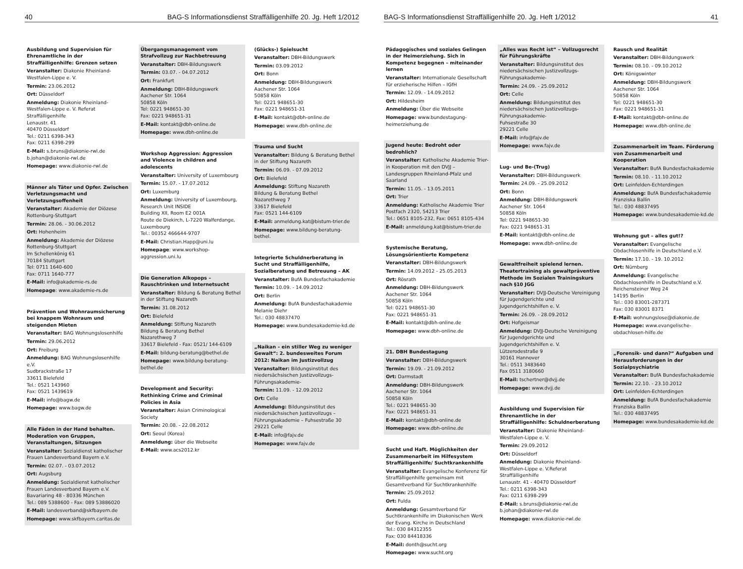40 BAG-S Informationsdienst Straffälligenhilfe 20. Jg. Heft 1/2012
Ausbildung und Supervision für Ehrenamtliche in der Straffälligenhilfe: Grenzen setzen
Veranstalter: Diakonie Rheinland-Westfalen-Lippe e. V.
Termin: 23.06.2012
Ort: Düsseldorf
Anmeldung: Diakonie Rheinland-Westfalen-Lippe e. V. Referat Straffälligenhilfe
Lenaustr. 41
40470 Düsseldorf
Tel.: 0211 6398-343
Fax: 0211 6398-299
E-Mail: s.bruns@diakonie-rwl.de
b.johan@diakonie-rwl.de
Homepage: www.diakonie-rwl.de
Männer als Täter und Opfer. Zwischen Verletzungsmacht und Verletzungsoffenheit
Veranstalter: Akademie der Diözese Rottenburg-Stuttgart
Termin: 28.06. - 30.06.2012
Ort: Hohenheim
Anmeldung: Akademie der Diözese Rottenburg-Stuttgart
Im Schellenkönig 61
70184 Stuttgart
Tel: 0711 1640-600
Fax: 0711 1640-777
E-Mail: info@akademie-rs.de
Homepage: www.akademie-rs.de
Prävention und Wohnraumsicherung bei knappem Wohnraum und steigenden Mieten
Veranstalter: BAG Wohnungslosenhilfe
Termin: 29.06.2012
Ort: Freiburg
Anmeldung: BAG Wohnungslosenhilfe e.V.
Sudbrackstraße 17
33611 Bielefeld
Tel.: 0521 143960
Fax: 0521 1439619
E-Mail: info@bagw.de
Homepage: www.bagw.de
Alle Fäden in der Hand behalten. Moderation von Gruppen, Veranstaltungen, Sitzungen
Veranstalter: Sozialdienst katholischer Frauen Landesverband Bayern e.V.
Termin: 02.07. - 03.07.2012
Ort: Augsburg
Anmeldung: Sozialdienst katholischer Frauen Landesverband Bayern e.V.
Bavariaring 48 - 80336 München
Tel.: 089 5388600 - Fax: 089 53886020
E-Mail: landesverband@skfbayern.de
Homepage: www.skfbayern.caritas.de
Übergangsmanagement vom Strafvollzug zur Nachbetreuung
Veranstalter: DBH-Bildungswerk
Termin: 03.07. - 04.07.2012
Ort: Frankfurt
Anmeldung: DBH-Bildungswerk
Aachener Str. 1064
50858 Köln
Tel: 0221 948651-30
Fax: 0221 948651-31
E-Mail: kontakt@dbh-online.de
Homepage: www.dbh-online.de
Workshop Aggression: Aggression and Violence in children and adolescents
Veranstalter: University of Luxembourg
Termin: 15.07. - 17.07.2012
Ort: Luxemburg
Anmeldung: University of Luxembourg, Research Unit INSIDE
Building XII, Room E2 001A
Route de Diekirch, L-7220 Walferdange, Luxembourg
Tel.: 00352 466644-9707
E-Mail: Christian.Happ@uni.lu
Homepage: www.workshop-aggression.uni.lu
Die Generation Alkopops – Rauschtrinken und Internetsucht
Veranstalter: Bildung & Beratung Bethel in der Stiftung Nazareth
Termin: 31.08.2012
Ort: Bielefeld
Anmeldung: Stiftung Nazareth
Bildung & Beratung Bethel
Nazarethweg 7
33617 Bielefeld - Fax: 0521/ 144-6109
E-Mail: bildung-beratung@bethel.de
Homepage: www.bildung-beratung-bethel.de
Development and Security: Rethinking Crime and Criminal Policies in Asia
Veranstalter: Asian Criminological Society
Termin: 20.08. - 22.08.2012
Ort: Seoul (Korea)
Anmeldung: über die Webseite
E-Mail: www.acs2012.kr
(Glücks-) Spielsucht
Veranstalter: DBH-Bildungswerk
Termin: 03.09.2012
Ort: Bonn
Anmeldung: DBH-Bildungswerk
Aachener Str. 1064
50858 Köln
Tel: 0221 948651-30
Fax: 0221 948651-31
E-Mail: kontakt@dbh-online.de
Homepage: www.dbh-online.de
Trauma und Sucht
Veranstalter: Bildung & Beratung Bethel in der Stiftung Nazareth
Termin: 06.09. - 07.09.2012
Ort: Bielefeld
Anmeldung: Stiftung Nazareth
Bildung & Beratung Bethel
Nazarethweg 7
33617 Bielefeld
Fax: 0521 144-6109
E-Mail: anmeldung.kat@bistum-trier.de
Homepage: www.bildung-beratung-bethel.
Integrierte Schuldnerberatung in Sucht und Straffälligenhilfe, Sozialberatung und Betreuung – AK
Veranstalter: BufA Bundesfachakademie
Termin: 10.09. - 14.09.2012
Ort: Berlin
Anmeldung: BufA Bundesfachakademie
Melanie Diehr
Tel.: 030 48837470
Homepage: www.bundesakademie-kd.de
„Naikan – ein stiller Weg zu weniger Gewalt“: 2. bundesweites Forum 2012: Naikan im Justizvollzug
Veranstalter: Bildungsinstitut des niedersächsischen Justizvollzugs- Führungsakademie-
Termin: 11.09. - 12.09.2012
Ort: Celle
Anmeldung: Bildungsinstitut des niedersächsischen Justizvollzugs – Führungsakademie – Fuhsestraße 30
29221 Celle
E-Mail: info@fajv.de
Homepage: www.fajv.de
BAG-S Informationsdienst Straffälligenhilfe 20. Jg. Heft 1/2012 41
Pädagogisches und soziales Gelingen in der Heimerziehung. Sich in Kompetenz begegnen – miteinander lernen
Veranstalter: Internationale Gesellschaft für erzieherische Hilfen – IGfH
Termin: 12.09. - 14.09.2012
Ort: Hildesheim
Anmeldung: Über die Webseite
Homepage: www.bundestagung-heimerziehung.de
Jugend heute: Bedroht oder bedrohlich?
Veranstalter: Katholische Akademie Trier- in Kooperation mit den DVJJ – Landesgruppen Rheinland-Pfalz und Saarland
Termin: 11.05. - 13.05.2011
Ort: Trier
Anmeldung: Katholische Akademie Trier
Postfach 2320, 54213 Trier
Tel.: 0651 8105-232, Fax: 0651 8105-434
E-Mail: anmeldung.kat@bistum-trier.de
Systemische Beratung, Lösungsörientierte Kompetenz
Veranstalter: DBH-Bildungswerk
Termin: 14.09.2012 - 25.05.2013
Ort: Rösrath
Anmeldung: DBH-Bildungswerk
Aachener Str. 1064
50858 Köln
Tel: 0221 948651-30
Fax: 0221 948651-31
E-Mail: kontakt@dbh-online.de
Homepage: www.dbh-online.de
21. DBH Bundestagung
Veranstalter: DBH-Bildungswerk
Termin: 19.09. - 21.09.2012
Ort: Darmstadt
Anmeldung: DBH-Bildungswerk
Aachener Str. 1064
50858 Köln
Tel.: 0221 948651-30
Fax: 0221 948651-31
E-Mail: kontakt@dbh-online.de
Homepage: www.dbh-online.de
Sucht und Haft. Möglichkeiten der Zusammenarbeit im Hilfesystem Straffälligenhilfe/ Suchtkrankenhilfe
Veranstalter: Evangelische Konferenz für Straffälligenhilfe gemeinsam mit Gesamtverband für Suchtkrankenhilfe
Termin: 25.09.2012
Ort: Fulda
Anmeldung: Gesamtverband für Suchtkrankenhilfe im Diakonischen Werk der Evang. Kirche in Deutschland
Tel.: 030 84312355
Fax: 030 84418336
E-Mail: donth@sucht.org
Homepage: www.sucht.org
„Alles was Recht ist“ – Vollzugsrecht für Führungskräfte
Veranstalter: Bildungsinstitut des niedersächsischen Justizvollzugs- Führungsakademie-
Termin: 24.09. - 25.09.2012
Ort: Celle
Anmeldung: Bildungsinstitut des niedersächsischen Justizvollzugs- Führungsakademie-
Fuhsestraße 30
29221 Celle
E-Mail: info@fajv.de
Homepage: www.fajv.de
Lug- und Be-(Trug)
Veranstalter: DBH-Bildungswerk
Termin: 24.09. - 25.09.2012
Ort: Bonn
Anmeldung: DBH-Bildungswerk
Aachener Str. 1064
50858 Köln
Tel: 0221 948651-30
Fax: 0221 948651-31
E-Mail: kontakt@dbh-online.de
Homepage: www.dbh-online.de
Gewaltfreiheit spielend lernen. Theatertraining als gewaltpräventive Methode im Sozialen Trainingskurs nach §10 JGG
Veranstalter: DVJJ-Deutsche Vereinigung für Jugendgerichte und Jugendgerichtshilfen e. V.
Termin: 26.09. - 28.09.2012
Ort: Hofgeismar
Anmeldung: DVJJ-Deutsche Vereinigung für Jugendgerichte und Jugendgerichtshilfen e. V.
Lützerodestraße 9
30161 Hannover
Tel.: 0511 3483640
Fax 0511 3180660
E-Mail: tschertner@dvjj.de
Homepage: www.dvjj.de
Ausbildung und Supervision für Ehrenamtliche in der Straffälligenhilfe: Schuldnerberatung
Veranstalter: Diakonie Rheinland-Westfalen-Lippe e. V.
Termin: 29.09.2012
Ort: Düsseldorf
Anmeldung: Diakonie Rheinland-Westfalen-Lippe e. V.Referat Straffälligenhilfe
Lenaustr. 41 - 40470 Düsseldorf
Tel.: 0211 6398-343
Fax: 0211 6398-299
E-Mail: s.bruns@diakonie-rwl.de
b.johan@diakonie-rwl.de
Homepage: www.diakonie-rwl.de
Rausch und Realität
Veranstalter: DBH-Bildungswerk
Termin: 08.10. - 09.10.2012
Ort: Königswinter
Anmeldung: DBH-Bildungswerk
Aachener Str. 1064
50858 Köln
Tel: 0221 948651-30
Fax: 0221 948651-31
E-Mail: kontakt@dbh-online.de
Homepage: www.dbh-online.de
Zusammenarbeit im Team. Förderung von Zusammenarbeit und Kooperation
Veranstalter: BufA Bundesfachakademie
Termin: 08.10. - 11.10.2012
Ort: Leinfelden-Echterdingen
Anmeldung: BufA Bundesfachakademie
Franziska Ballin
Tel.: 030 48837495
Homepage: www.bundesakademie-kd.de
Wohnung gut – alles gut!?
Veranstalter: Evangelische Obdachlosenhilfe in Deutschland e.V.
Termin: 17.10. - 19. 10.2012
Ort: Nürnberg
Anmeldung: Evangelische Obdachlosenhilfe in Deutschland e.V.
Reichensteiner Weg 24
14195 Berlin
Tel.: 030 83001-287371
Fax: 030 83001 8371
E-Mail: wohnungslose@diakonie.de
Homepage: www.evangelische-obdachlosen-hilfe.de
„Forensik- und dann?“ Aufgaben und Herausforderungen in der Sozialpsychiatrie
Veranstalter: BufA Bundesfachakademie
Termin: 22.10. - 23.10.2012
Ort: Leinfelden-Echterdingen
Anmeldung: BufA Bundesfachakademie
Franziska Ballin
Tel.: 030 48837495
Homepage: www.bundesakademie-kd.de